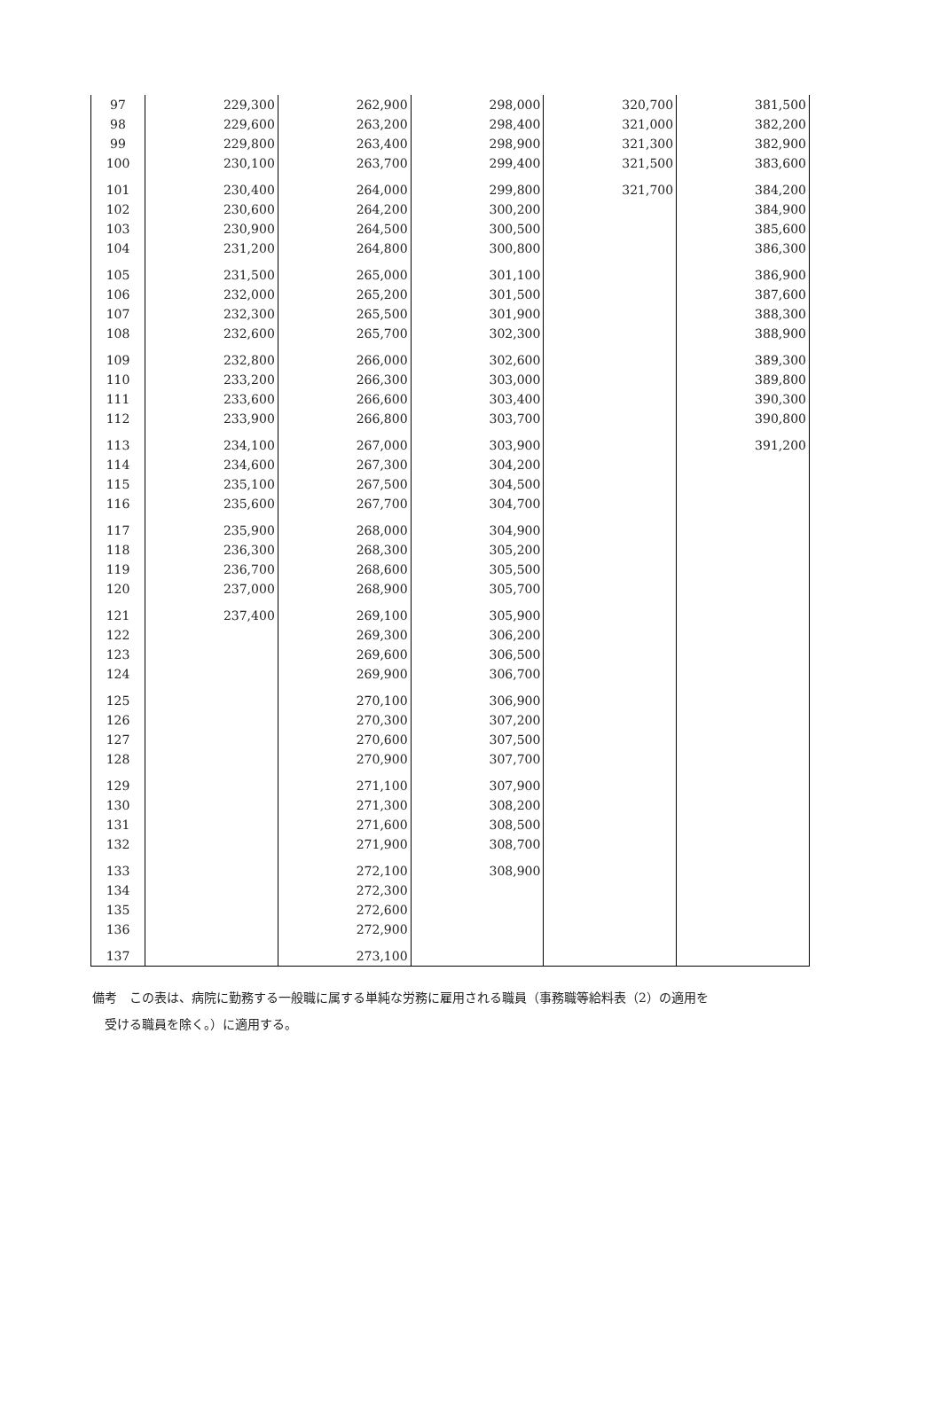| 97 | 229,300 | 262,900 | 298,000 | 320,700 | 381,500 |
| 98 | 229,600 | 263,200 | 298,400 | 321,000 | 382,200 |
| 99 | 229,800 | 263,400 | 298,900 | 321,300 | 382,900 |
| 100 | 230,100 | 263,700 | 299,400 | 321,500 | 383,600 |
| 101 | 230,400 | 264,000 | 299,800 | 321,700 | 384,200 |
| 102 | 230,600 | 264,200 | 300,200 | | 384,900 |
| 103 | 230,900 | 264,500 | 300,500 | | 385,600 |
| 104 | 231,200 | 264,800 | 300,800 | | 386,300 |
| 105 | 231,500 | 265,000 | 301,100 | | 386,900 |
| 106 | 232,000 | 265,200 | 301,500 | | 387,600 |
| 107 | 232,300 | 265,500 | 301,900 | | 388,300 |
| 108 | 232,600 | 265,700 | 302,300 | | 388,900 |
| 109 | 232,800 | 266,000 | 302,600 | | 389,300 |
| 110 | 233,200 | 266,300 | 303,000 | | 389,800 |
| 111 | 233,600 | 266,600 | 303,400 | | 390,300 |
| 112 | 233,900 | 266,800 | 303,700 | | 390,800 |
| 113 | 234,100 | 267,000 | 303,900 | | 391,200 |
| 114 | 234,600 | 267,300 | 304,200 | | |
| 115 | 235,100 | 267,500 | 304,500 | | |
| 116 | 235,600 | 267,700 | 304,700 | | |
| 117 | 235,900 | 268,000 | 304,900 | | |
| 118 | 236,300 | 268,300 | 305,200 | | |
| 119 | 236,700 | 268,600 | 305,500 | | |
| 120 | 237,000 | 268,900 | 305,700 | | |
| 121 | 237,400 | 269,100 | 305,900 | | |
| 122 | | 269,300 | 306,200 | | |
| 123 | | 269,600 | 306,500 | | |
| 124 | | 269,900 | 306,700 | | |
| 125 | | 270,100 | 306,900 | | |
| 126 | | 270,300 | 307,200 | | |
| 127 | | 270,600 | 307,500 | | |
| 128 | | 270,900 | 307,700 | | |
| 129 | | 271,100 | 307,900 | | |
| 130 | | 271,300 | 308,200 | | |
| 131 | | 271,600 | 308,500 | | |
| 132 | | 271,900 | 308,700 | | |
| 133 | | 272,100 | 308,900 | | |
| 134 | | 272,300 | | | |
| 135 | | 272,600 | | | |
| 136 | | 272,900 | | | |
| 137 | | 273,100 | | | |
備考　この表は、病院に勤務する一般職に属する単純な労務に雇用される職員（事務職等給料表（2）の適用を
　受ける職員を除く。）に適用する。